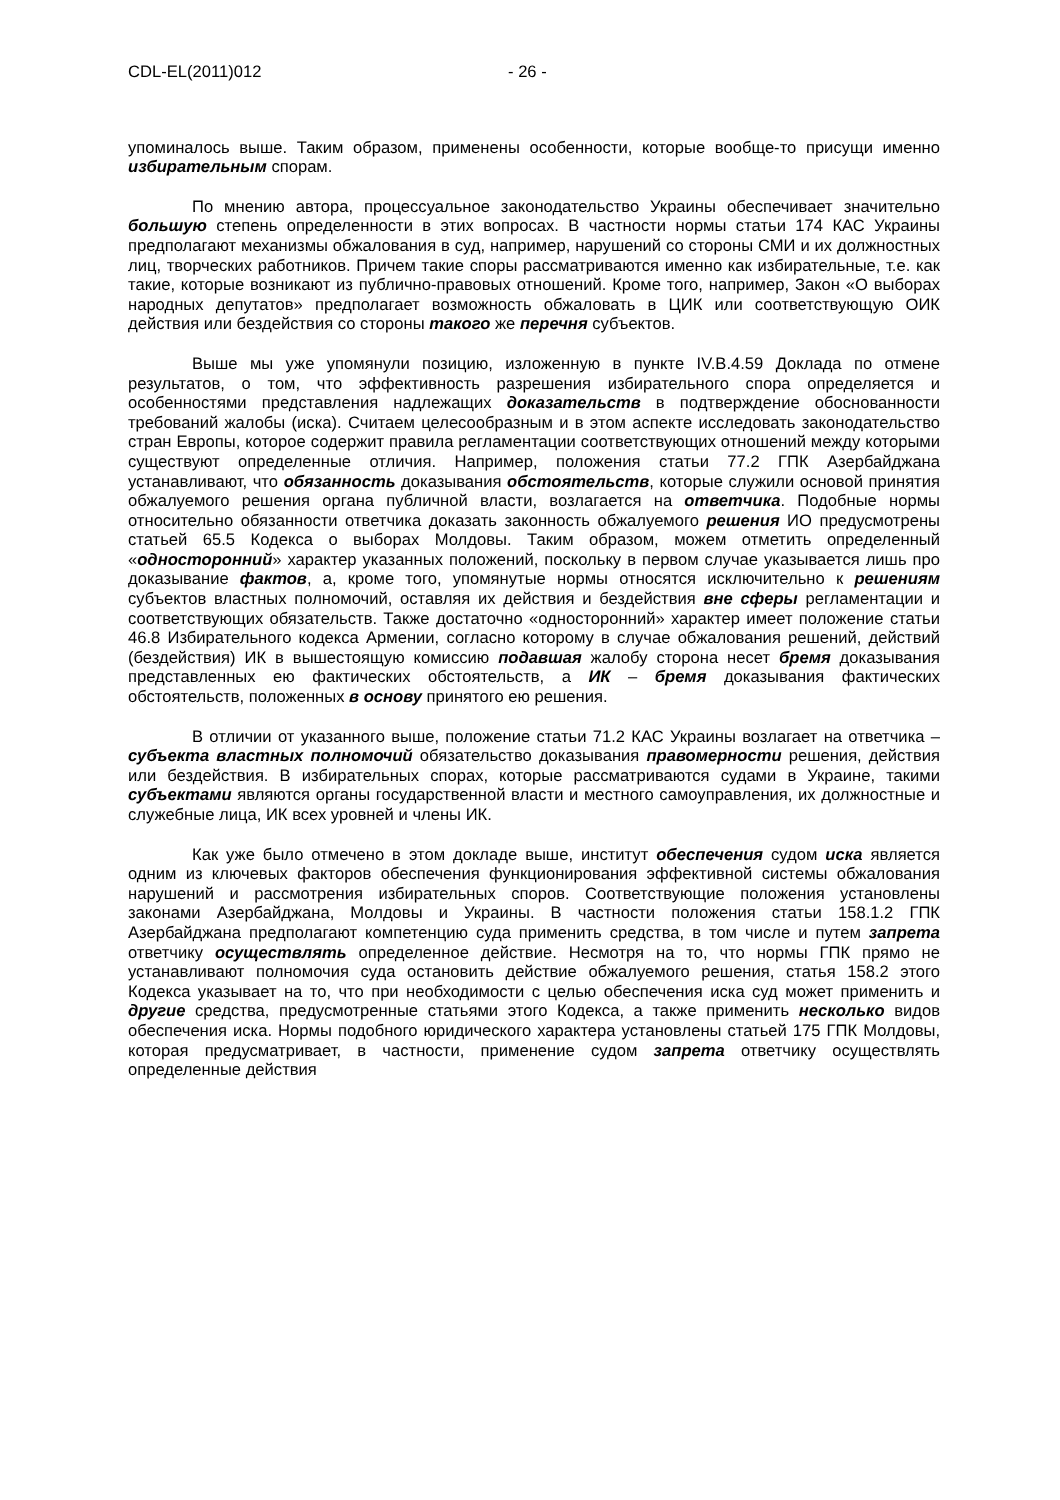CDL-EL(2011)012 - 26 -
упоминалось выше. Таким образом, применены особенности, которые вообще-то присущи именно избирательным спорам.
По мнению автора, процессуальное законодательство Украины обеспечивает значительно большую степень определенности в этих вопросах. В частности нормы статьи 174 КАС Украины предполагают механизмы обжалования в суд, например, нарушений со стороны СМИ и их должностных лиц, творческих работников. Причем такие споры рассматриваются именно как избирательные, т.е. как такие, которые возникают из публично-правовых отношений. Кроме того, например, Закон «О выборах народных депутатов» предполагает возможность обжаловать в ЦИК или соответствующую ОИК действия или бездействия со стороны такого же перечня субъектов.
Выше мы уже упомянули позицию, изложенную в пункте IV.B.4.59 Доклада по отмене результатов, о том, что эффективность разрешения избирательного спора определяется и особенностями представления надлежащих доказательств в подтверждение обоснованности требований жалобы (иска). Считаем целесообразным и в этом аспекте исследовать законодательство стран Европы, которое содержит правила регламентации соответствующих отношений между которыми существуют определенные отличия. Например, положения статьи 77.2 ГПК Азербайджана устанавливают, что обязанность доказывания обстоятельств, которые служили основой принятия обжалуемого решения органа публичной власти, возлагается на ответчика. Подобные нормы относительно обязанности ответчика доказать законность обжалуемого решения ИО предусмотрены статьей 65.5 Кодекса о выборах Молдовы. Таким образом, можем отметить определенный «односторонний» характер указанных положений, поскольку в первом случае указывается лишь про доказывание фактов, а, кроме того, упомянутые нормы относятся исключительно к решениям субъектов властных полномочий, оставляя их действия и бездействия вне сферы регламентации и соответствующих обязательств. Также достаточно «односторонний» характер имеет положение статьи 46.8 Избирательного кодекса Армении, согласно которому в случае обжалования решений, действий (бездействия) ИК в вышестоящую комиссию подавшая жалобу сторона несет бремя доказывания представленных ею фактических обстоятельств, а ИК – бремя доказывания фактических обстоятельств, положенных в основу принятого ею решения.
В отличии от указанного выше, положение статьи 71.2 КАС Украины возлагает на ответчика – субъекта властных полномочий обязательство доказывания правомерности решения, действия или бездействия. В избирательных спорах, которые рассматриваются судами в Украине, такими субъектами являются органы государственной власти и местного самоуправления, их должностные и служебные лица, ИК всех уровней и члены ИК.
Как уже было отмечено в этом докладе выше, институт обеспечения судом иска является одним из ключевых факторов обеспечения функционирования эффективной системы обжалования нарушений и рассмотрения избирательных споров. Соответствующие положения установлены законами Азербайджана, Молдовы и Украины. В частности положения статьи 158.1.2 ГПК Азербайджана предполагают компетенцию суда применить средства, в том числе и путем запрета ответчику осуществлять определенное действие. Несмотря на то, что нормы ГПК прямо не устанавливают полномочия суда остановить действие обжалуемого решения, статья 158.2 этого Кодекса указывает на то, что при необходимости с целью обеспечения иска суд может применить и другие средства, предусмотренные статьями этого Кодекса, а также применить несколько видов обеспечения иска. Нормы подобного юридического характера установлены статьей 175 ГПК Молдовы, которая предусматривает, в частности, применение судом запрета ответчику осуществлять определенные действия